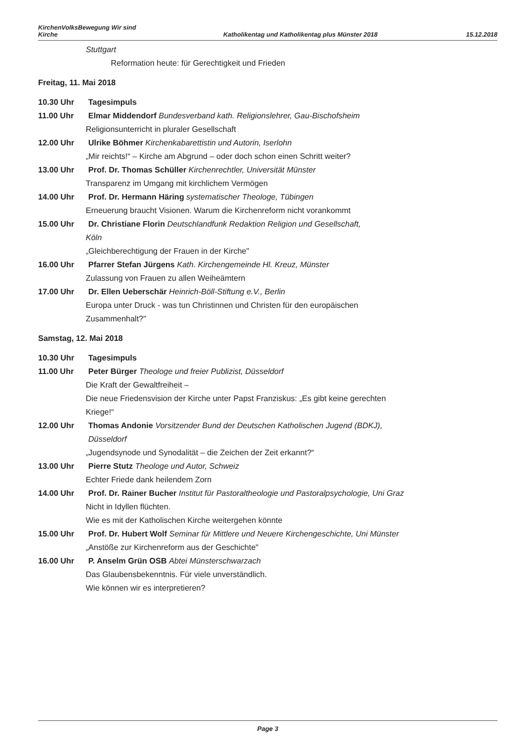KirchenVolksBewegung Wir sind
Kirche
Katholikentag und Katholikentag plus Münster 2018
15.12.2018
Stuttgart
Reformation heute: für Gerechtigkeit und Frieden
Freitag, 11. Mai 2018
10.30 Uhr Tagesimpuls
11.00 Uhr Elmar Middendorf Bundesverband kath. Religionslehrer, Gau-Bischofsheim
Religionsunterricht in pluraler Gesellschaft
12.00 Uhr Ulrike Böhmer Kirchenkabarettistin und Autorin, Iserlohn
„Mir reichts!“ – Kirche am Abgrund – oder doch schon einen Schritt weiter?
13.00 Uhr Prof. Dr. Thomas Schüller Kirchenrechtler, Universität Münster
Transparenz im Umgang mit kirchlichem Vermögen
14.00 Uhr Prof. Dr. Hermann Häring systematischer Theologe, Tübingen
Erneuerung braucht Visionen. Warum die Kirchenreform nicht vorankommt
15.00 Uhr Dr. Christiane Florin Deutschlandfunk Redaktion Religion und Gesellschaft,
Köln
„Gleichberechtigung der Frauen in der Kirche"
16.00 Uhr Pfarrer Stefan Jürgens Kath. Kirchengemeinde Hl. Kreuz, Münster
Zulassung von Frauen zu allen Weiheämtern
17.00 Uhr Dr. Ellen Ueberschär Heinrich-Böll-Stiftung e.V., Berlin
Europa unter Druck - was tun Christinnen und Christen für den europäischen Zusammenhalt?"
Samstag, 12. Mai 2018
10.30 Uhr Tagesimpuls
11.00 Uhr Peter Bürger Theologe und freier Publizist, Düsseldorf
Die Kraft der Gewaltfreiheit –
Die neue Friedensvision der Kirche unter Papst Franziskus: „Es gibt keine gerechten Kriege!“
12.00 Uhr Thomas Andonie Vorsitzender Bund der Deutschen Katholischen Jugend (BDKJ), Düsseldorf
„Jugendsynode und Synodalität – die Zeichen der Zeit erkannt?“
13.00 Uhr Pierre Stutz Theologe und Autor, Schweiz
Echter Friede dank heilendem Zorn
14.00 Uhr Prof. Dr. Rainer Bucher Institut für Pastoraltheologie und Pastoralpsychologie, Uni Graz
Nicht in Idyllen flüchten.
Wie es mit der Katholischen Kirche weitergehen könnte
15.00 Uhr Prof. Dr. Hubert Wolf Seminar für Mittlere und Neuere Kirchengeschichte, Uni Münster
„Anstöße zur Kirchenreform aus der Geschichte"
16.00 Uhr P. Anselm Grün OSB Abtei Münsterschwarzach
Das Glaubensbekenntnis. Für viele unverständlich.
Wie können wir es interpretieren?
Page 3